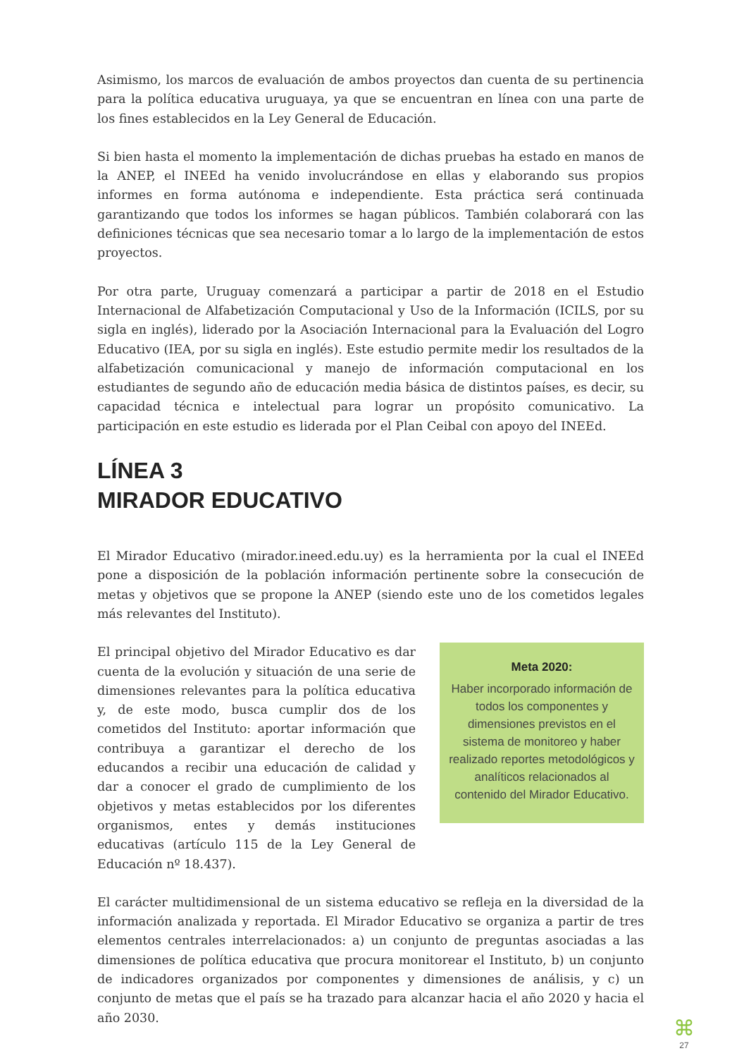Asimismo, los marcos de evaluación de ambos proyectos dan cuenta de su pertinencia para la política educativa uruguaya, ya que se encuentran en línea con una parte de los fines establecidos en la Ley General de Educación.
Si bien hasta el momento la implementación de dichas pruebas ha estado en manos de la ANEP, el INEEd ha venido involucrándose en ellas y elaborando sus propios informes en forma autónoma e independiente. Esta práctica será continuada garantizando que todos los informes se hagan públicos. También colaborará con las definiciones técnicas que sea necesario tomar a lo largo de la implementación de estos proyectos.
Por otra parte, Uruguay comenzará a participar a partir de 2018 en el Estudio Internacional de Alfabetización Computacional y Uso de la Información (ICILS, por su sigla en inglés), liderado por la Asociación Internacional para la Evaluación del Logro Educativo (IEA, por su sigla en inglés). Este estudio permite medir los resultados de la alfabetización comunicacional y manejo de información computacional en los estudiantes de segundo año de educación media básica de distintos países, es decir, su capacidad técnica e intelectual para lograr un propósito comunicativo. La participación en este estudio es liderada por el Plan Ceibal con apoyo del INEEd.
LÍNEA 3
MIRADOR EDUCATIVO
El Mirador Educativo (mirador.ineed.edu.uy) es la herramienta por la cual el INEEd pone a disposición de la población información pertinente sobre la consecución de metas y objetivos que se propone la ANEP (siendo este uno de los cometidos legales más relevantes del Instituto).
El principal objetivo del Mirador Educativo es dar cuenta de la evolución y situación de una serie de dimensiones relevantes para la política educativa y, de este modo, busca cumplir dos de los cometidos del Instituto: aportar información que contribuya a garantizar el derecho de los educandos a recibir una educación de calidad y dar a conocer el grado de cumplimiento de los objetivos y metas establecidos por los diferentes organismos, entes y demás instituciones educativas (artículo 115 de la Ley General de Educación nº 18.437).
Meta 2020:
Haber incorporado información de todos los componentes y dimensiones previstos en el sistema de monitoreo y haber realizado reportes metodológicos y analíticos relacionados al contenido del Mirador Educativo.
El carácter multidimensional de un sistema educativo se refleja en la diversidad de la información analizada y reportada. El Mirador Educativo se organiza a partir de tres elementos centrales interrelacionados: a) un conjunto de preguntas asociadas a las dimensiones de política educativa que procura monitorear el Instituto, b) un conjunto de indicadores organizados por componentes y dimensiones de análisis, y c) un conjunto de metas que el país se ha trazado para alcanzar hacia el año 2020 y hacia el año 2030.
⌘
27